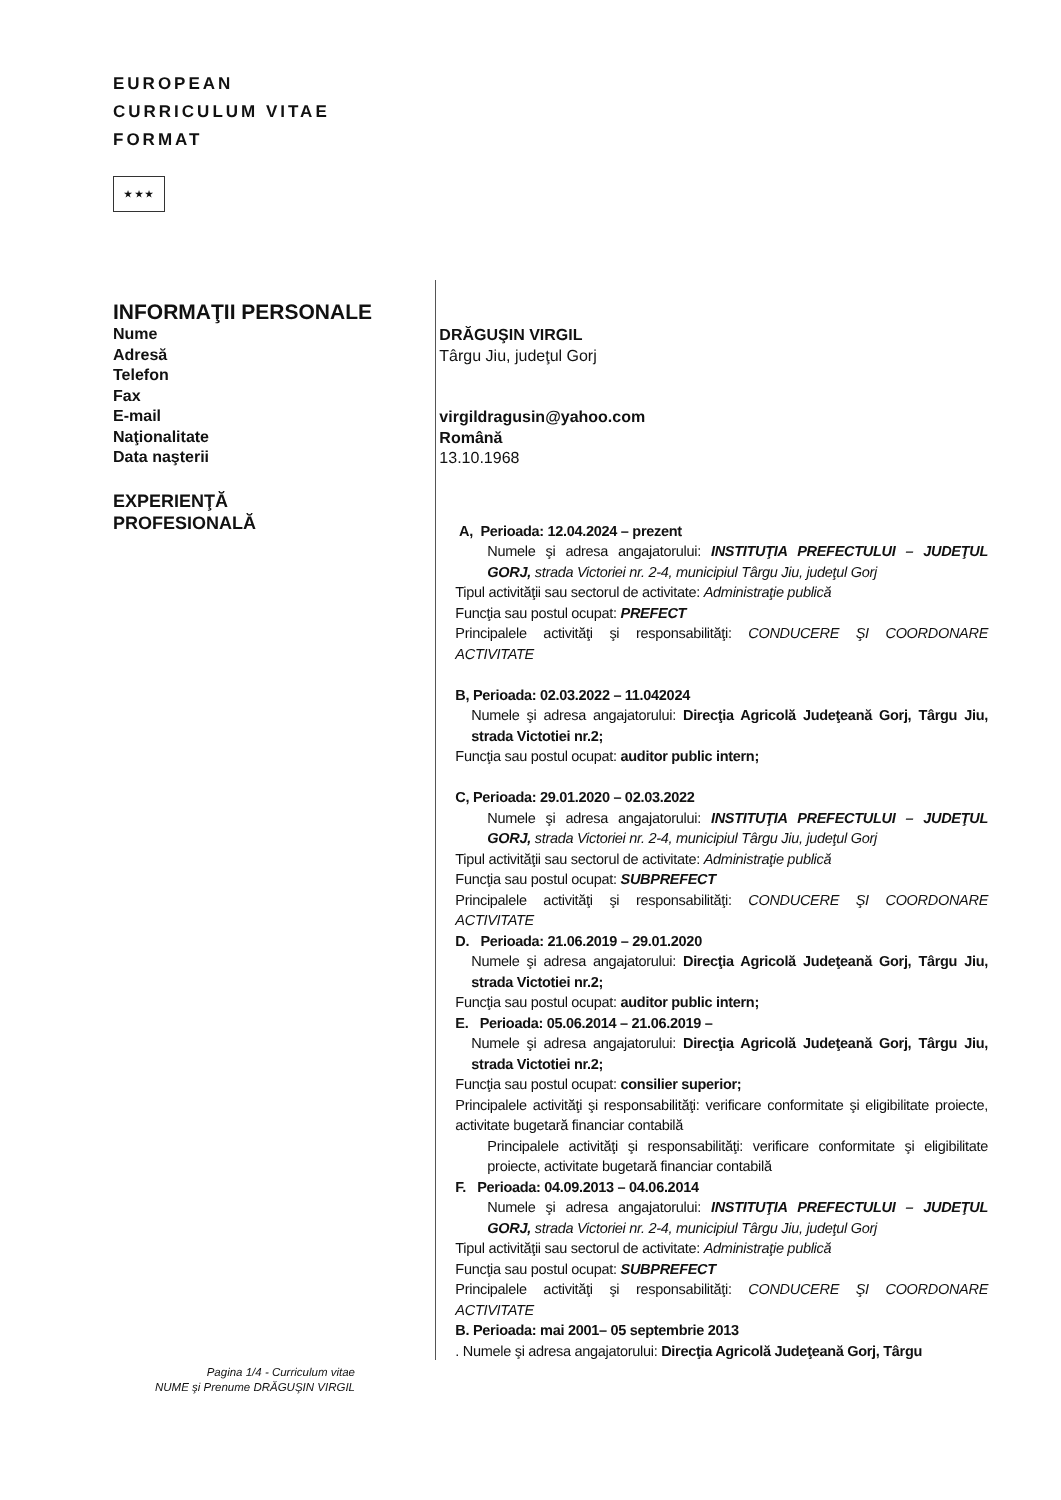EUROPEAN
CURRICULUM VITAE
FORMAT
★ ★ ★
INFORMAŢII PERSONALE
Nume
Adresă
Telefon
Fax
E-mail
Naţionalitate
Data naşterii
EXPERIENŢĂ
PROFESIONALĂ
DRĂGUŞIN VIRGIL
Târgu Jiu, judeţul Gorj
virgildragusin@yahoo.com
Română
13.10.1968
A, Perioada: 12.04.2024 – prezent
Numele şi adresa angajatorului: INSTITUŢIA PREFECTULUI – JUDEŢUL GORJ, strada Victoriei nr. 2-4, municipiul Târgu Jiu, judeţul Gorj
Tipul activităţii sau sectorul de activitate: Administraţie publică
Funcţia sau postul ocupat: PREFECT
Principalele activităţi şi responsabilităţi: CONDUCERE ŞI COORDONARE ACTIVITATE
B, Perioada: 02.03.2022 – 11.042024
Numele şi adresa angajatorului: Direcţia Agricolă Judeţeană Gorj, Târgu Jiu, strada Victotiei nr.2;
Funcţia sau postul ocupat: auditor public intern;
C, Perioada: 29.01.2020 – 02.03.2022
Numele şi adresa angajatorului: INSTITUŢIA PREFECTULUI – JUDEŢUL GORJ, strada Victoriei nr. 2-4, municipiul Târgu Jiu, judeţul Gorj
Tipul activităţii sau sectorul de activitate: Administraţie publică
Funcţia sau postul ocupat: SUBPREFECT
Principalele activităţi şi responsabilităţi: CONDUCERE ŞI COORDONARE ACTIVITATE
D. Perioada: 21.06.2019 – 29.01.2020
Numele şi adresa angajatorului: Direcţia Agricolă Judeţeană Gorj, Târgu Jiu, strada Victotiei nr.2;
Funcţia sau postul ocupat: auditor public intern;
E. Perioada: 05.06.2014 – 21.06.2019 –
Numele şi adresa angajatorului: Direcţia Agricolă Judeţeană Gorj, Târgu Jiu, strada Victotiei nr.2;
Funcţia sau postul ocupat: consilier superior;
Principalele activităţi şi responsabilităţi: verificare conformitate şi eligibilitate proiecte, activitate bugetară financiar contabilă
Principalele activităţi şi responsabilităţi: verificare conformitate şi eligibilitate proiecte, activitate bugetară financiar contabilă
F. Perioada: 04.09.2013 – 04.06.2014
Numele şi adresa angajatorului: INSTITUŢIA PREFECTULUI – JUDEŢUL GORJ, strada Victoriei nr. 2-4, municipiul Târgu Jiu, judeţul Gorj
Tipul activităţii sau sectorul de activitate: Administraţie publică
Funcţia sau postul ocupat: SUBPREFECT
Principalele activităţi şi responsabilităţi: CONDUCERE ŞI COORDONARE ACTIVITATE
B. Perioada: mai 2001– 05 septembrie 2013
. Numele şi adresa angajatorului: Direcţia Agricolă Judeţeană Gorj, Târgu
Pagina 1/4 - Curriculum vitae
NUME şi Prenume DRĂGUŞIN VIRGIL